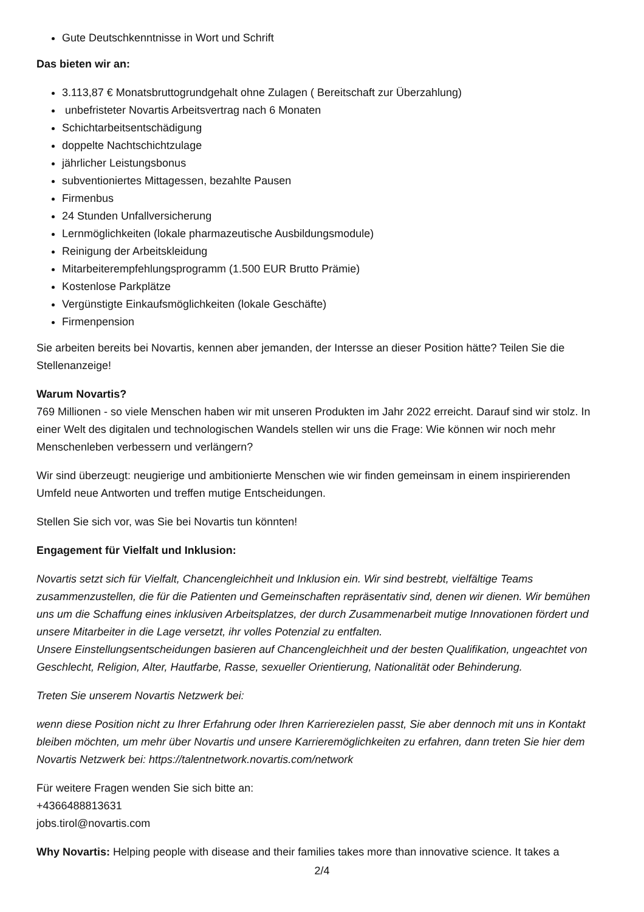Gute Deutschkenntnisse in Wort und Schrift
Das bieten wir an:
3.113,87 € Monatsbruttogrundgehalt ohne Zulagen ( Bereitschaft zur Überzahlung)
unbefristeter Novartis Arbeitsvertrag nach 6 Monaten
Schichtarbeitsentschädigung
doppelte Nachtschichtzulage
jährlicher Leistungsbonus
subventioniertes Mittagessen, bezahlte Pausen
Firmenbus
24 Stunden Unfallversicherung
Lernmöglichkeiten (lokale pharmazeutische Ausbildungsmodule)
Reinigung der Arbeitskleidung
Mitarbeiterempfehlungsprogramm (1.500 EUR Brutto Prämie)
Kostenlose Parkplätze
Vergünstigte Einkaufsmöglichkeiten (lokale Geschäfte)
Firmenpension
Sie arbeiten bereits bei Novartis, kennen aber jemanden, der Intersse an dieser Position hätte? Teilen Sie die Stellenanzeige!
Warum Novartis?
769 Millionen - so viele Menschen haben wir mit unseren Produkten im Jahr 2022 erreicht. Darauf sind wir stolz. In einer Welt des digitalen und technologischen Wandels stellen wir uns die Frage: Wie können wir noch mehr Menschenleben verbessern und verlängern?
Wir sind überzeugt: neugierige und ambitionierte Menschen wie wir finden gemeinsam in einem inspirierenden Umfeld neue Antworten und treffen mutige Entscheidungen.
Stellen Sie sich vor, was Sie bei Novartis tun könnten!
Engagement für Vielfalt und Inklusion:
Novartis setzt sich für Vielfalt, Chancengleichheit und Inklusion ein. Wir sind bestrebt, vielfältige Teams zusammenzustellen, die für die Patienten und Gemeinschaften repräsentativ sind, denen wir dienen. Wir bemühen uns um die Schaffung eines inklusiven Arbeitsplatzes, der durch Zusammenarbeit mutige Innovationen fördert und unsere Mitarbeiter in die Lage versetzt, ihr volles Potenzial zu entfalten.
Unsere Einstellungsentscheidungen basieren auf Chancengleichheit und der besten Qualifikation, ungeachtet von Geschlecht, Religion, Alter, Hautfarbe, Rasse, sexueller Orientierung, Nationalität oder Behinderung.
Treten Sie unserem Novartis Netzwerk bei:
wenn diese Position nicht zu Ihrer Erfahrung oder Ihren Karrierezielen passt, Sie aber dennoch mit uns in Kontakt bleiben möchten, um mehr über Novartis und unsere Karrieremöglichkeiten zu erfahren, dann treten Sie hier dem Novartis Netzwerk bei: https://talentnetwork.novartis.com/network
Für weitere Fragen wenden Sie sich bitte an:
+4366488813631
jobs.tirol@novartis.com
Why Novartis: Helping people with disease and their families takes more than innovative science. It takes a
2/4